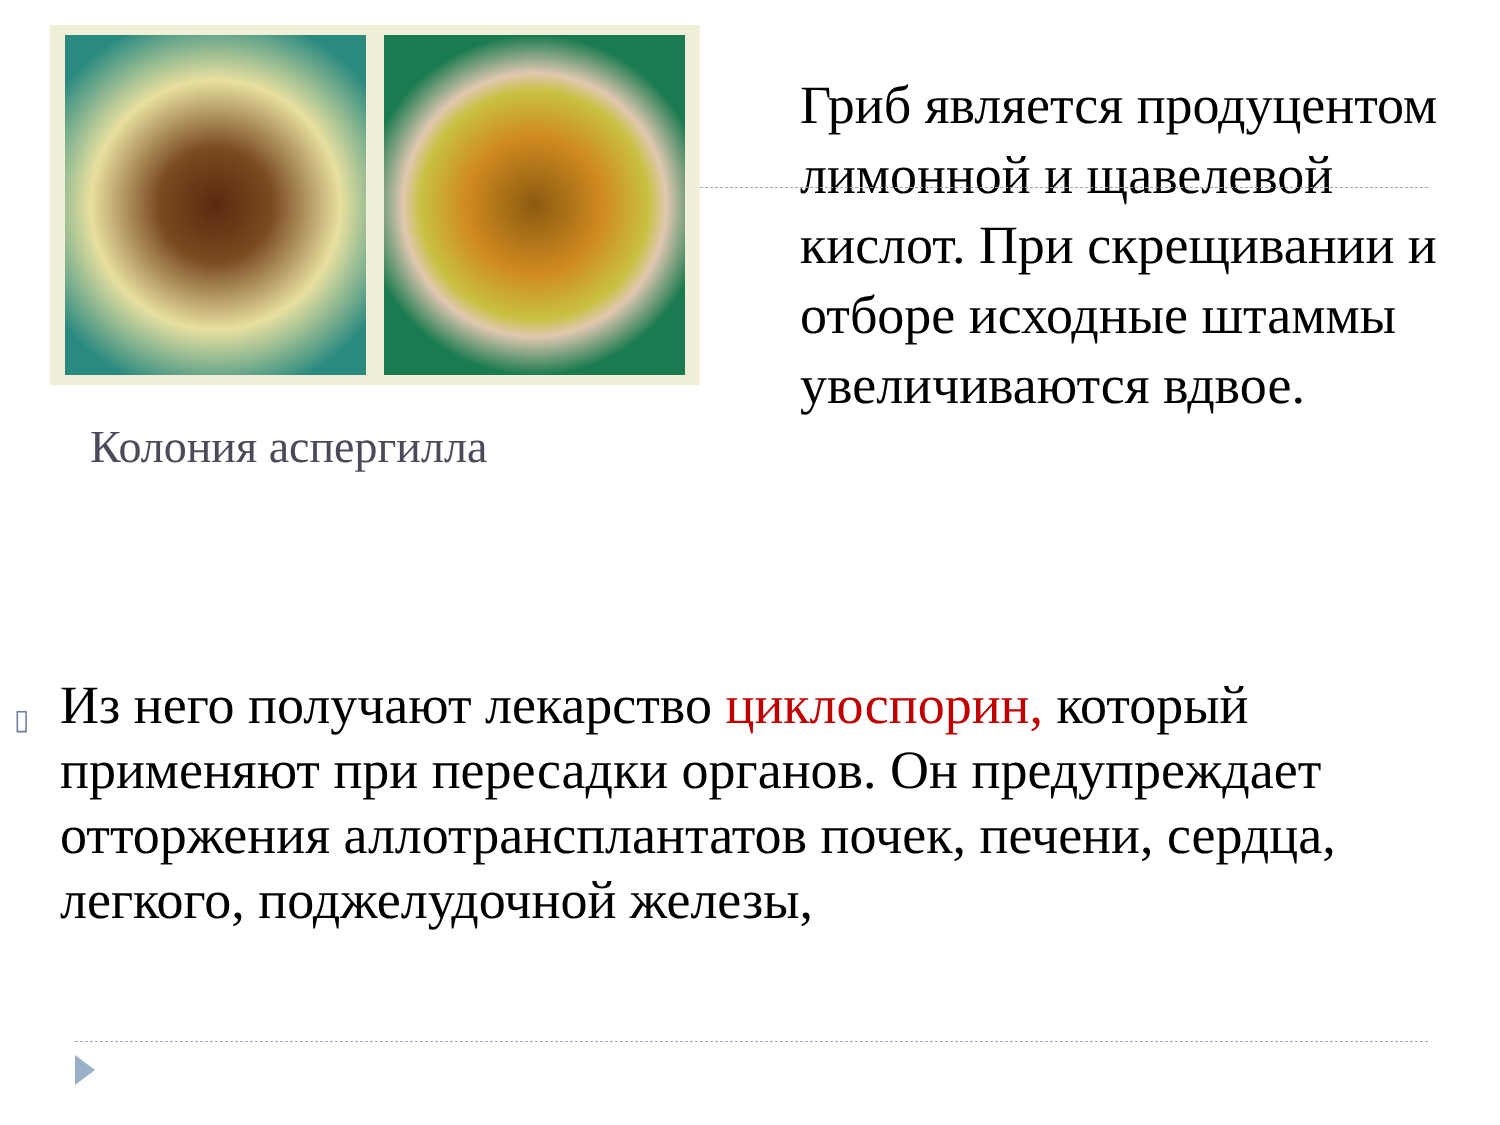Колония аспергилла
Гриб является продуцентом лимонной и щавелевой кислот. При скрещивании и отборе исходные штаммы увеличиваются вдвое.
▯
Из него получают лекарство циклоспорин, который применяют при пересадки органов. Он предупреждает отторжения аллотрансплантатов почек, печени, сердца, легкого, поджелудочной железы,